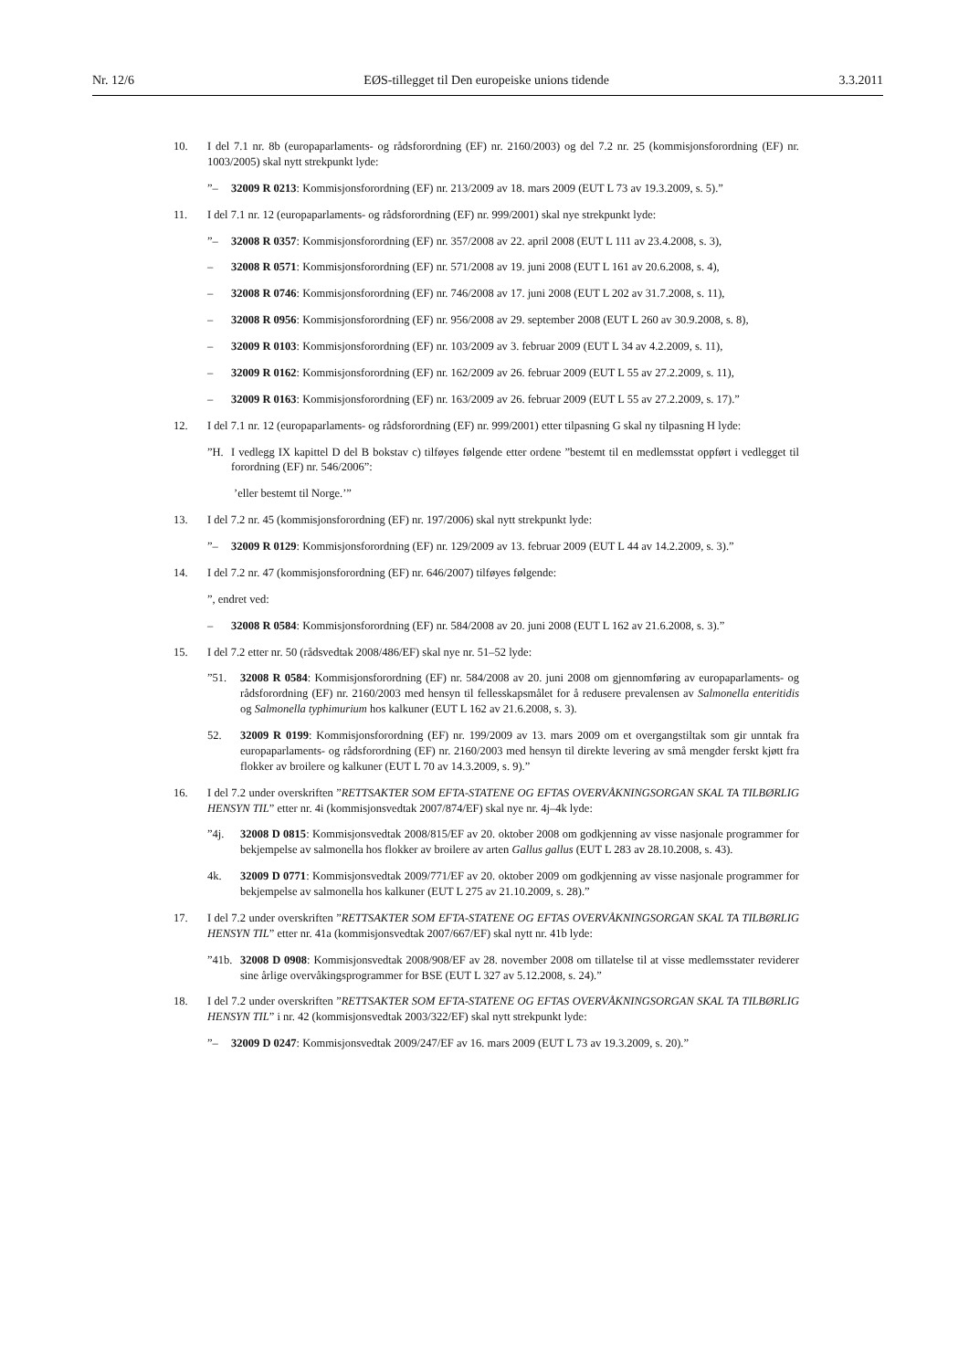Nr. 12/6 EØS-tillegget til Den europeiske unions tidende 3.3.2011
10. I del 7.1 nr. 8b (europaparlaments- og rådsforordning (EF) nr. 2160/2003) og del 7.2 nr. 25 (kommisjonsforordning (EF) nr. 1003/2005) skal nytt strekpunkt lyde:
”– 32009 R 0213: Kommisjonsforordning (EF) nr. 213/2009 av 18. mars 2009 (EUT L 73 av 19.3.2009, s. 5).”
11. I del 7.1 nr. 12 (europaparlaments- og rådsforordning (EF) nr. 999/2001) skal nye strekpunkt lyde:
”– 32008 R 0357: Kommisjonsforordning (EF) nr. 357/2008 av 22. april 2008 (EUT L 111 av 23.4.2008, s. 3),
– 32008 R 0571: Kommisjonsforordning (EF) nr. 571/2008 av 19. juni 2008 (EUT L 161 av 20.6.2008, s. 4),
– 32008 R 0746: Kommisjonsforordning (EF) nr. 746/2008 av 17. juni 2008 (EUT L 202 av 31.7.2008, s. 11),
– 32008 R 0956: Kommisjonsforordning (EF) nr. 956/2008 av 29. september 2008 (EUT L 260 av 30.9.2008, s. 8),
– 32009 R 0103: Kommisjonsforordning (EF) nr. 103/2009 av 3. februar 2009 (EUT L 34 av 4.2.2009, s. 11),
– 32009 R 0162: Kommisjonsforordning (EF) nr. 162/2009 av 26. februar 2009 (EUT L 55 av 27.2.2009, s. 11),
– 32009 R 0163: Kommisjonsforordning (EF) nr. 163/2009 av 26. februar 2009 (EUT L 55 av 27.2.2009, s. 17).”
12. I del 7.1 nr. 12 (europaparlaments- og rådsforordning (EF) nr. 999/2001) etter tilpasning G skal ny tilpasning H lyde:
”H. I vedlegg IX kapittel D del B bokstav c) tilføyes følgende etter ordene ”bestemt til en medlemsstat oppført i vedlegget til forordning (EF) nr. 546/2006”:
’eller bestemt til Norge.’”
13. I del 7.2 nr. 45 (kommisjonsforordning (EF) nr. 197/2006) skal nytt strekpunkt lyde:
”– 32009 R 0129: Kommisjonsforordning (EF) nr. 129/2009 av 13. februar 2009 (EUT L 44 av 14.2.2009, s. 3).”
14. I del 7.2 nr. 47 (kommisjonsforordning (EF) nr. 646/2007) tilføyes følgende:
”, endret ved:
– 32008 R 0584: Kommisjonsforordning (EF) nr. 584/2008 av 20. juni 2008 (EUT L 162 av 21.6.2008, s. 3).”
15. I del 7.2 etter nr. 50 (rådsvedtak 2008/486/EF) skal nye nr. 51–52 lyde:
”51. 32008 R 0584: Kommisjonsforordning (EF) nr. 584/2008 av 20. juni 2008 om gjennomføring av europaparlaments- og rådsforordning (EF) nr. 2160/2003 med hensyn til fellesskapsmålet for å redusere prevalensen av Salmonella enteritidis og Salmonella typhimurium hos kalkuner (EUT L 162 av 21.6.2008, s. 3).
52. 32009 R 0199: Kommisjonsforordning (EF) nr. 199/2009 av 13. mars 2009 om et overgangstiltak som gir unntak fra europaparlaments- og rådsforordning (EF) nr. 2160/2003 med hensyn til direkte levering av små mengder ferskt kjøtt fra flokker av broilere og kalkuner (EUT L 70 av 14.3.2009, s. 9).”
16. I del 7.2 under overskriften ”RETTSAKTER SOM EFTA-STATENE OG EFTAS OVERVÅKNINGSORGAN SKAL TA TILBØRLIG HENSYN TIL” etter nr. 4i (kommisjonsvedtak 2007/874/EF) skal nye nr. 4j–4k lyde:
”4j. 32008 D 0815: Kommisjonsvedtak 2008/815/EF av 20. oktober 2008 om godkjenning av visse nasjonale programmer for bekjempelse av salmonella hos flokker av broilere av arten Gallus gallus (EUT L 283 av 28.10.2008, s. 43).
4k. 32009 D 0771: Kommisjonsvedtak 2009/771/EF av 20. oktober 2009 om godkjenning av visse nasjonale programmer for bekjempelse av salmonella hos kalkuner (EUT L 275 av 21.10.2009, s. 28).”
17. I del 7.2 under overskriften ”RETTSAKTER SOM EFTA-STATENE OG EFTAS OVERVÅKNINGSORGAN SKAL TA TILBØRLIG HENSYN TIL” etter nr. 41a (kommisjonsvedtak 2007/667/EF) skal nytt nr. 41b lyde:
”41b.
32008 D 0908: Kommisjonsvedtak 2008/908/EF av 28. november 2008 om tillatelse til at visse medlemsstater reviderer sine årlige overvåkingsprogrammer for BSE (EUT L 327 av 5.12.2008, s. 24).”
18. I del 7.2 under overskriften ”RETTSAKTER SOM EFTA-STATENE OG EFTAS OVERVÅKNINGSORGAN SKAL TA TILBØRLIG HENSYN TIL” i nr. 42 (kommisjonsvedtak 2003/322/EF) skal nytt strekpunkt lyde:
”– 32009 D 0247: Kommisjonsvedtak 2009/247/EF av 16. mars 2009 (EUT L 73 av 19.3.2009, s. 20).”